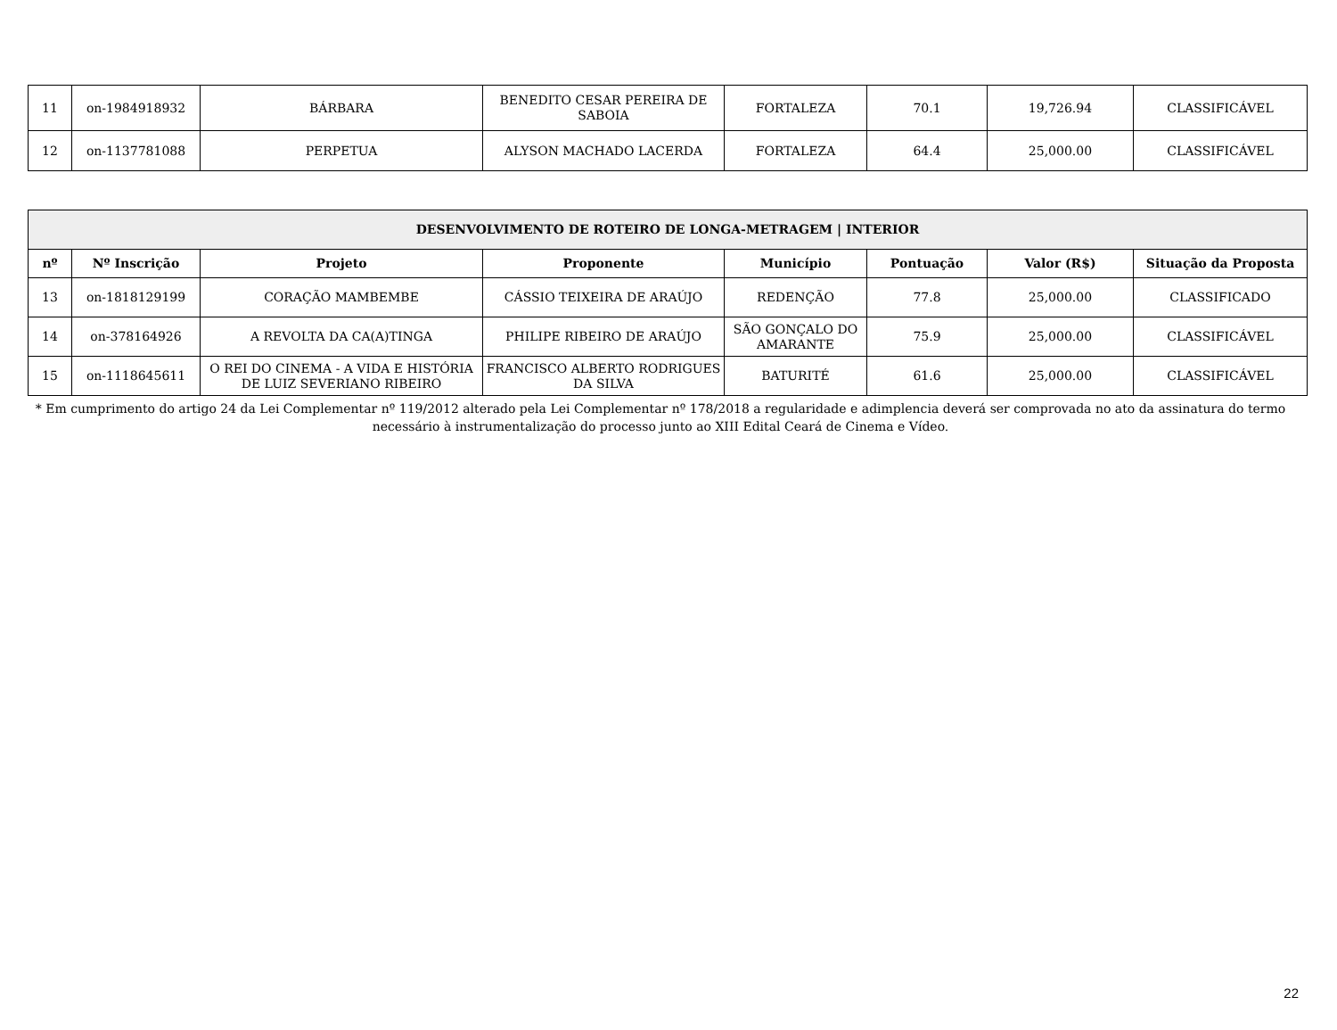| 11 | on-1984918932 | BÁRBARA | BENEDITO CESAR PEREIRA DE SABOIA | FORTALEZA | 70.1 | 19,726.94 | CLASSIFICÁVEL |
| 12 | on-1137781088 | PERPETUA | ALYSON MACHADO LACERDA | FORTALEZA | 64.4 | 25,000.00 | CLASSIFICÁVEL |
| DESENVOLVIMENTO DE ROTEIRO DE LONGA-METRAGEM / INTERIOR | | | | | | | |
| --- | --- | --- | --- | --- | --- | --- | --- |
| nº | Nº Inscrição | Projeto | Proponente | Município | Pontuação | Valor (R$) | Situação da Proposta |
| 13 | on-1818129199 | CORAÇÃO MAMBEMBE | CÁSSIO TEIXEIRA DE ARAÚJO | REDENÇÃO | 77.8 | 25,000.00 | CLASSIFICADO |
| 14 | on-378164926 | A REVOLTA DA CA(A)TINGA | PHILIPE RIBEIRO DE ARAÚJO | SÃO GONÇALO DO AMARANTE | 75.9 | 25,000.00 | CLASSIFICÁVEL |
| 15 | on-1118645611 | O REI DO CINEMA - A VIDA E HISTÓRIA DE LUIZ SEVERIANO RIBEIRO | FRANCISCO ALBERTO RODRIGUES DA SILVA | BATURITÉ | 61.6 | 25,000.00 | CLASSIFICÁVEL |
* Em cumprimento do artigo 24 da Lei Complementar nº 119/2012 alterado pela Lei Complementar nº 178/2018 a regularidade e adimplencia deverá ser comprovada no ato da assinatura do termo necessário à instrumentalização do processo junto ao XIII Edital Ceará de Cinema e Vídeo.
22